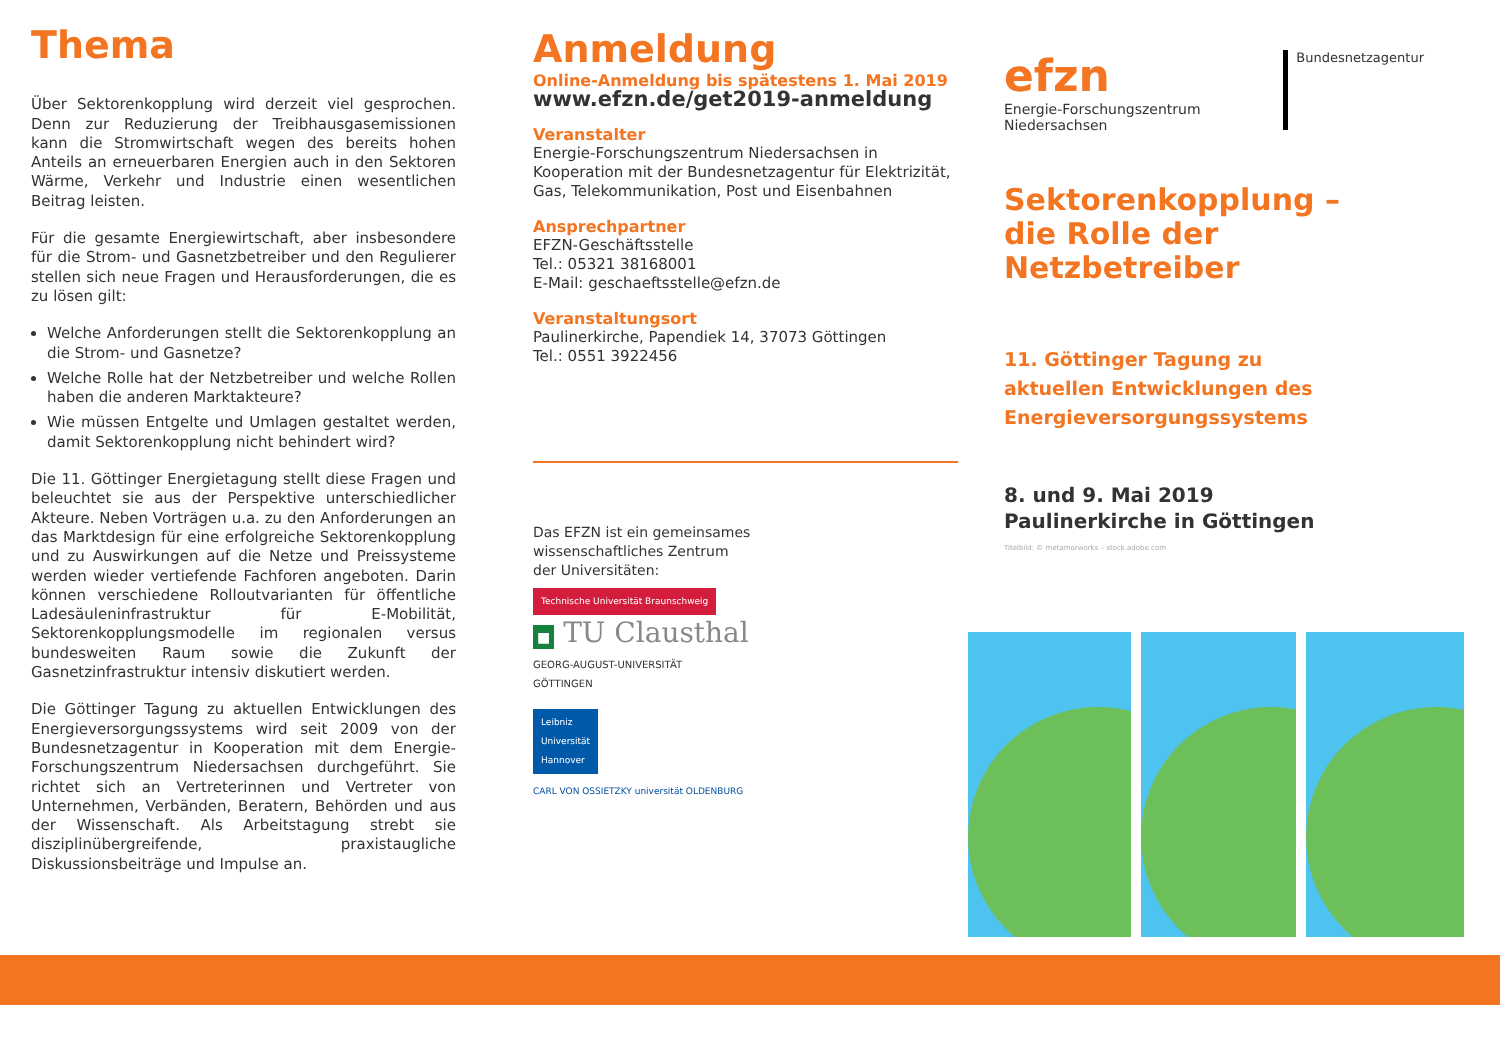Thema
Über Sektorenkopplung wird derzeit viel gesprochen. Denn zur Reduzierung der Treibhausgasemissionen kann die Stromwirtschaft wegen des bereits hohen Anteils an erneuerbaren Energien auch in den Sektoren Wärme, Verkehr und Industrie einen wesentlichen Beitrag leisten.
Für die gesamte Energiewirtschaft, aber insbesondere für die Strom- und Gasnetzbetreiber und den Regulierer stellen sich neue Fragen und Herausforderungen, die es zu lösen gilt:
Welche Anforderungen stellt die Sektorenkopplung an die Strom- und Gasnetze?
Welche Rolle hat der Netzbetreiber und welche Rollen haben die anderen Marktakteure?
Wie müssen Entgelte und Umlagen gestaltet werden, damit Sektorenkopplung nicht behindert wird?
Die 11. Göttinger Energietagung stellt diese Fragen und beleuchtet sie aus der Perspektive unterschiedlicher Akteure. Neben Vorträgen u.a. zu den Anforderungen an das Marktdesign für eine erfolgreiche Sektorenkopplung und zu Auswirkungen auf die Netze und Preissysteme werden wieder vertiefende Fachforen angeboten. Darin können verschiedene Rolloutvarianten für öffentliche Ladesäuleninfrastruktur für E-Mobilität, Sektorenkopplungsmodelle im regionalen versus bundesweiten Raum sowie die Zukunft der Gasnetzinfrastruktur intensiv diskutiert werden.
Die Göttinger Tagung zu aktuellen Entwicklungen des Energieversorgungssystems wird seit 2009 von der Bundesnetzagentur in Kooperation mit dem Energie-Forschungszentrum Niedersachsen durchgeführt. Sie richtet sich an Vertreterinnen und Vertreter von Unternehmen, Verbänden, Beratern, Behörden und aus der Wissenschaft. Als Arbeitstagung strebt sie disziplinübergreifende, praxistaugliche Diskussionsbeiträge und Impulse an.
Anmeldung
Online-Anmeldung bis spätestens 1. Mai 2019
www.efzn.de/get2019-anmeldung
Veranstalter
Energie-Forschungszentrum Niedersachsen in Kooperation mit der Bundesnetzagentur für Elektrizität, Gas, Telekommunikation, Post und Eisenbahnen
Ansprechpartner
EFZN-Geschäftsstelle
Tel.: 05321 38168001
E-Mail: geschaeftsstelle@efzn.de
Veranstaltungsort
Paulinerkirche, Papendiek 14, 37073 Göttingen
Tel.: 0551 3922456
Das EFZN ist ein gemeinsames wissenschaftliches Zentrum der Universitäten:
Technische Universität Braunschweig
■ TU Clausthal
GEORG-AUGUST-UNIVERSITÄT
GÖTTINGEN
Leibniz
Universität
Hannover
CARL VON OSSIETZKY universität OLDENBURG
efzn
Energie-Forschungszentrum
Niedersachsen
Bundesnetzagentur
Sektorenkopplung –
die Rolle der Netzbetreiber
11. Göttinger Tagung zu
aktuellen Entwicklungen des
Energieversorgungssystems
8. und 9. Mai 2019
Paulinerkirche in Göttingen
Titelbild: © metamorworks – stock.adobe.com